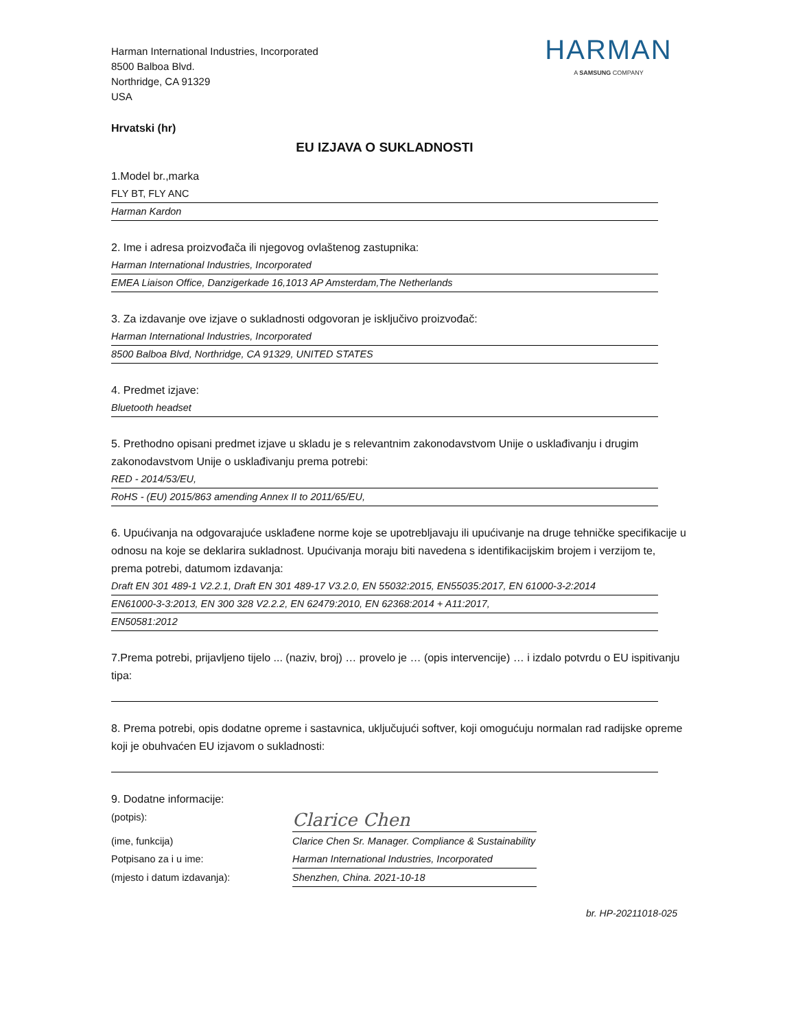HARMAN
A SAMSUNG COMPANY
Harman International Industries, Incorporated
8500 Balboa Blvd.
Northridge, CA 91329
USA
Hrvatski (hr)
EU IZJAVA O SUKLADNOSTI
1.Model br.,marka
FLY BT, FLY ANC
Harman Kardon
2. Ime i adresa proizvođača ili njegovog ovlaštenog zastupnika:
Harman International Industries, Incorporated
EMEA Liaison Office, Danzigerkade 16,1013 AP Amsterdam,The Netherlands
3. Za izdavanje ove izjave o sukladnosti odgovoran je isključivo proizvođač:
Harman International Industries, Incorporated
8500 Balboa Blvd, Northridge, CA 91329, UNITED STATES
4. Predmet izjave:
Bluetooth headset
5. Prethodno opisani predmet izjave u skladu je s relevantnim zakonodavstvom Unije o usklađivanju i drugim zakonodavstvom Unije o usklađivanju prema potrebi:
RED - 2014/53/EU,
RoHS - (EU) 2015/863 amending Annex II to 2011/65/EU,
6. Upućivanja na odgovarajuće usklađene norme koje se upotrebljavaju ili upućivanje na druge tehničke specifikacije u odnosu na koje se deklarira sukladnost. Upućivanja moraju biti navedena s identifikacijskim brojem i verzijom te, prema potrebi, datumom izdavanja:
Draft EN 301 489-1 V2.2.1, Draft EN 301 489-17 V3.2.0, EN 55032:2015, EN55035:2017, EN 61000-3-2:2014
EN61000-3-3:2013, EN 300 328 V2.2.2, EN 62479:2010, EN 62368:2014 + A11:2017,
EN50581:2012
7.Prema potrebi, prijavljeno tijelo ... (naziv, broj) … provelo je … (opis intervencije) … i izdalo potvrdu o EU ispitivanju tipa:
8. Prema potrebi, opis dodatne opreme i sastavnica, uključujući softver, koji omogućuju normalan rad radijske opreme koji je obuhvaćen EU izjavom o sukladnosti:
9. Dodatne informacije:
(potpis): Clarice Chen
(ime, funkcija) Clarice Chen Sr. Manager. Compliance & Sustainability
Potpisano za i u ime: Harman International Industries, Incorporated
(mjesto i datum izdavanja): Shenzhen, China. 2021-10-18
br. HP-20211018-025